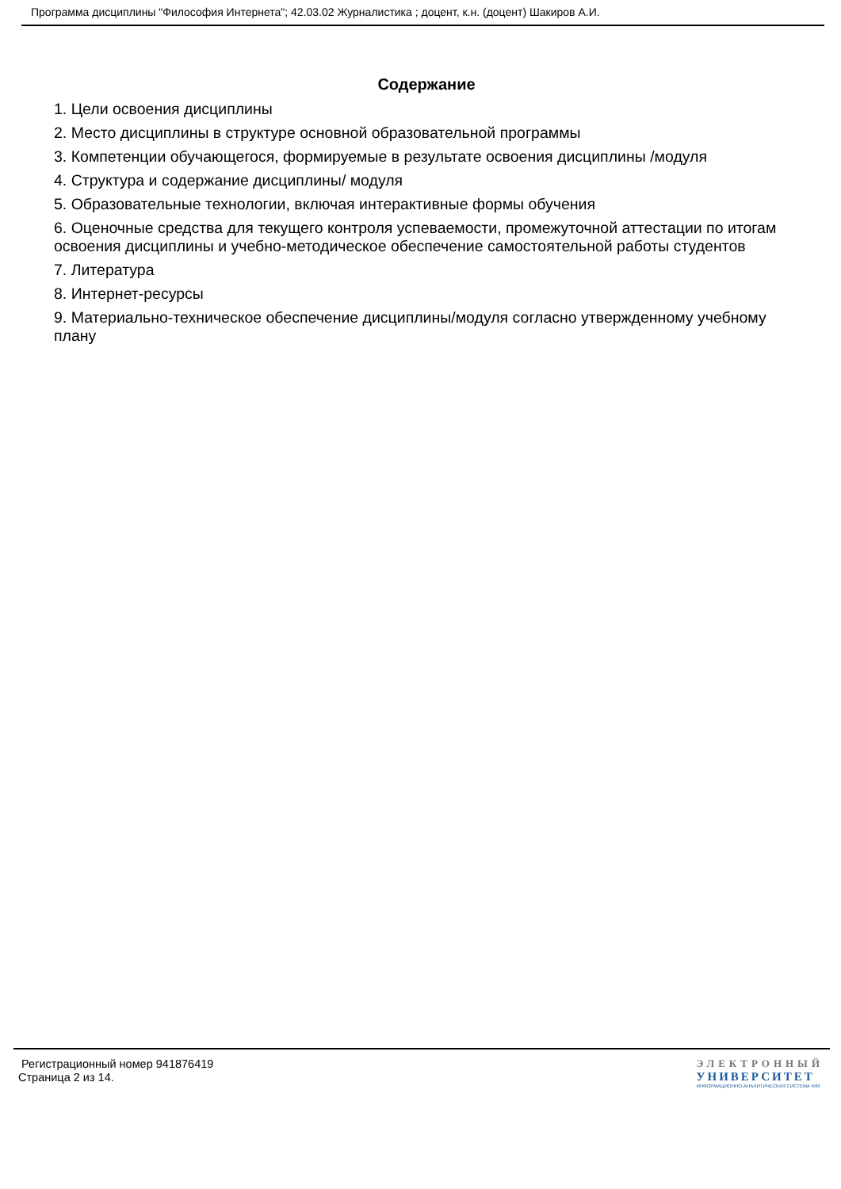Программа дисциплины "Философия Интернета"; 42.03.02 Журналистика ; доцент, к.н. (доцент) Шакиров А.И.
Содержание
1. Цели освоения дисциплины
2. Место дисциплины в структуре основной образовательной программы
3. Компетенции обучающегося, формируемые в результате освоения дисциплины /модуля
4. Структура и содержание дисциплины/ модуля
5. Образовательные технологии, включая интерактивные формы обучения
6. Оценочные средства для текущего контроля успеваемости, промежуточной аттестации по итогам освоения дисциплины и учебно-методическое обеспечение самостоятельной работы студентов
7. Литература
8. Интернет-ресурсы
9. Материально-техническое обеспечение дисциплины/модуля согласно утвержденному учебному плану
Регистрационный номер 941876419
Страница 2 из 14.
ЭЛЕКТРОННЫЙ
УНИВЕРСИТЕТ
ИНФОРМАЦИОННО-АНАЛИТИЧЕСКАЯ СИСТЕМА КФУ